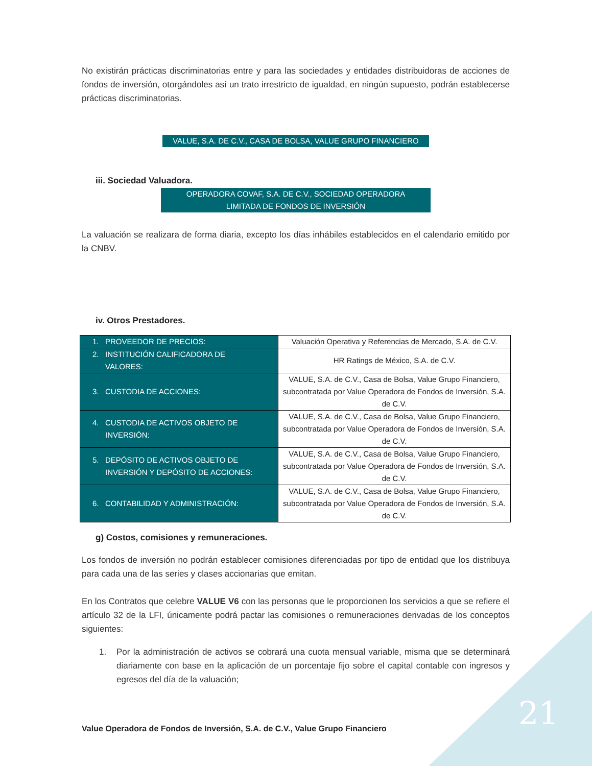No existirán prácticas discriminatorias entre y para las sociedades y entidades distribuidoras de acciones de fondos de inversión, otorgándoles así un trato irrestricto de igualdad, en ningún supuesto, podrán establecerse prácticas discriminatorias.
VALUE, S.A. DE C.V., CASA DE BOLSA, VALUE GRUPO FINANCIERO
iii. Sociedad Valuadora.
OPERADORA COVAF, S.A. DE C.V., SOCIEDAD OPERADORA
LIMITADA DE FONDOS DE INVERSIÓN
La valuación se realizara de forma diaria, excepto los días inhábiles establecidos en el calendario emitido por la CNBV.
iv. Otros Prestadores.
| 1. PROVEEDOR DE PRECIOS: | Valuación Operativa y Referencias de Mercado, S.A. de C.V. |
| 2. INSTITUCIÓN CALIFICADORA DE VALORES: | HR Ratings de México, S.A. de C.V. |
| 3. CUSTODIA DE ACCIONES: | VALUE, S.A. de C.V., Casa de Bolsa, Value Grupo Financiero, subcontratada por Value Operadora de Fondos de Inversión, S.A. de C.V. |
| 4. CUSTODIA DE ACTIVOS OBJETO DE INVERSIÓN: | VALUE, S.A. de C.V., Casa de Bolsa, Value Grupo Financiero, subcontratada por Value Operadora de Fondos de Inversión, S.A. de C.V. |
| 5. DEPÓSITO DE ACTIVOS OBJETO DE INVERSIÓN Y DEPÓSITO DE ACCIONES: | VALUE, S.A. de C.V., Casa de Bolsa, Value Grupo Financiero, subcontratada por Value Operadora de Fondos de Inversión, S.A. de C.V. |
| 6. CONTABILIDAD Y ADMINISTRACIÓN: | VALUE, S.A. de C.V., Casa de Bolsa, Value Grupo Financiero, subcontratada por Value Operadora de Fondos de Inversión, S.A. de C.V. |
g) Costos, comisiones y remuneraciones.
Los fondos de inversión no podrán establecer comisiones diferenciadas por tipo de entidad que los distribuya para cada una de las series y clases accionarias que emitan.
En los Contratos que celebre VALUE V6 con las personas que le proporcionen los servicios a que se refiere el artículo 32 de la LFI, únicamente podrá pactar las comisiones o remuneraciones derivadas de los conceptos siguientes:
1. Por la administración de activos se cobrará una cuota mensual variable, misma que se determinará diariamente con base en la aplicación de un porcentaje fijo sobre el capital contable con ingresos y egresos del día de la valuación;
Value Operadora de Fondos de Inversión, S.A. de C.V., Value Grupo Financiero
21